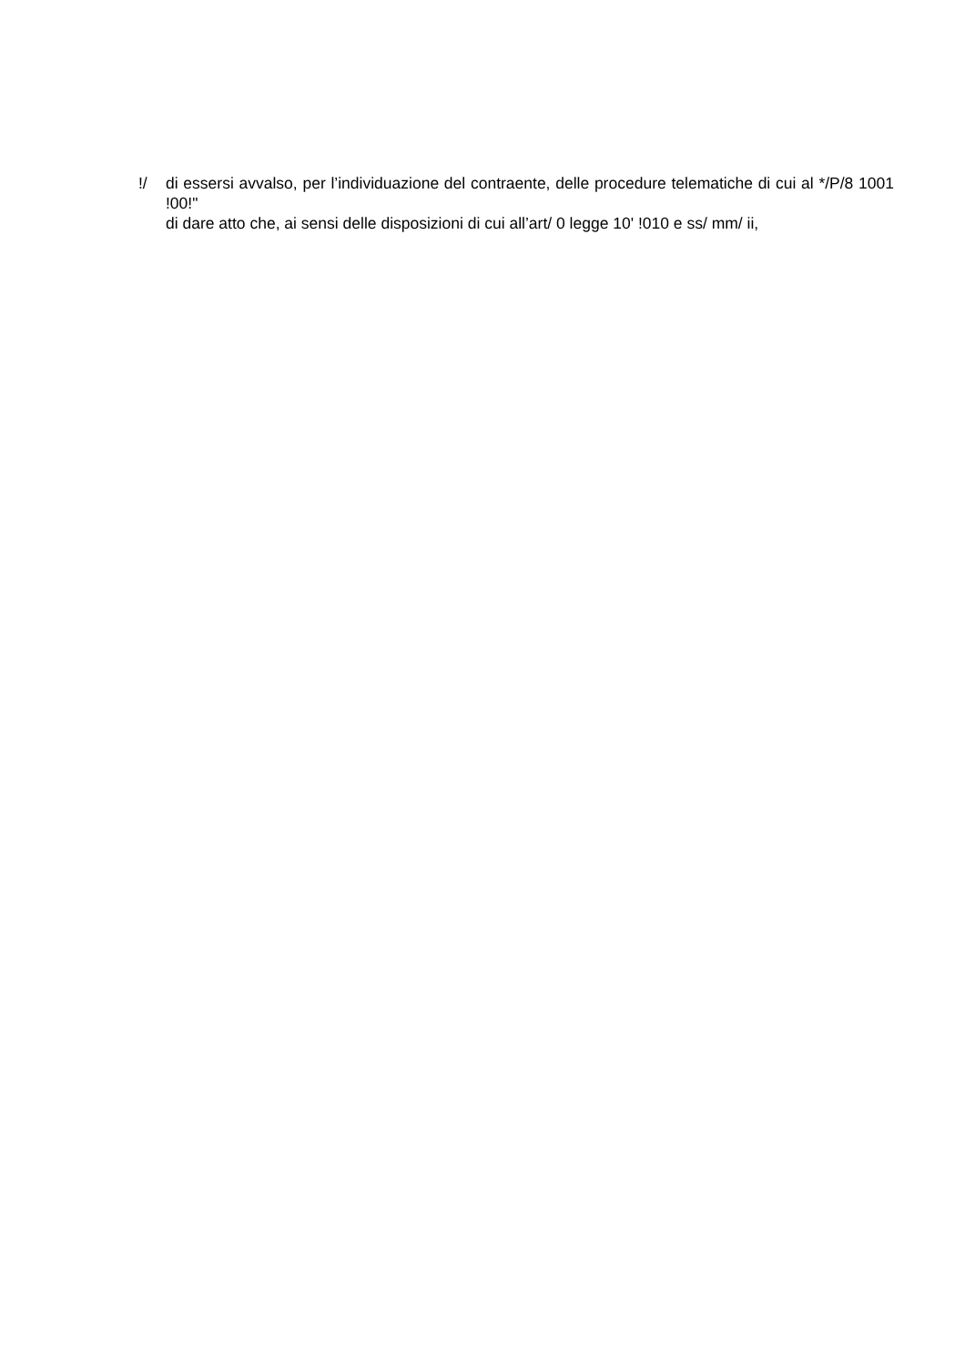!/ di essersi avvalso, per l’individuazione del contraente, delle procedure telematiche di cui al */P/8 1001 !00!"
di dare atto che, ai sensi delle disposizioni di cui all’art/ 0 legge 10' !010 e ss/ mm/ ii,